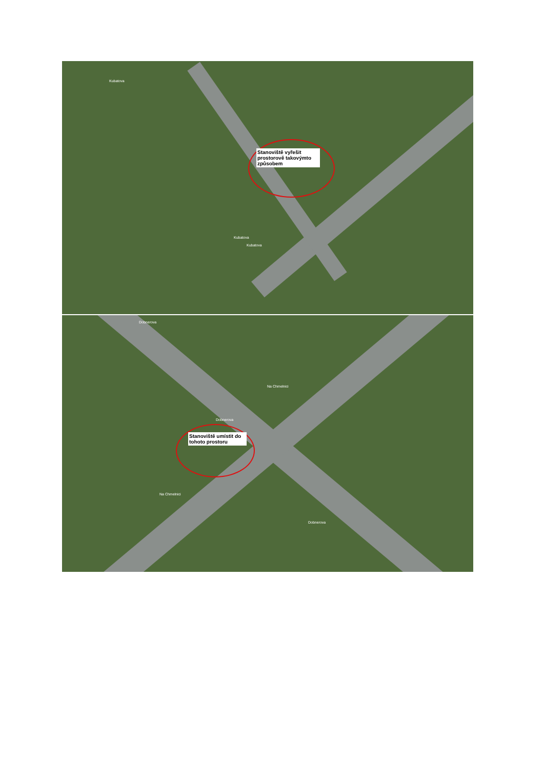Stanoviště vyřešit prostorově takovýmto způsobem
Kubatova
Kubatova
Kubatova
Stanoviště umístit do tohoto prostoru
Dobnerova
Na Chmelnici
Dobnerova
Na Chmelnici
Dobnerova